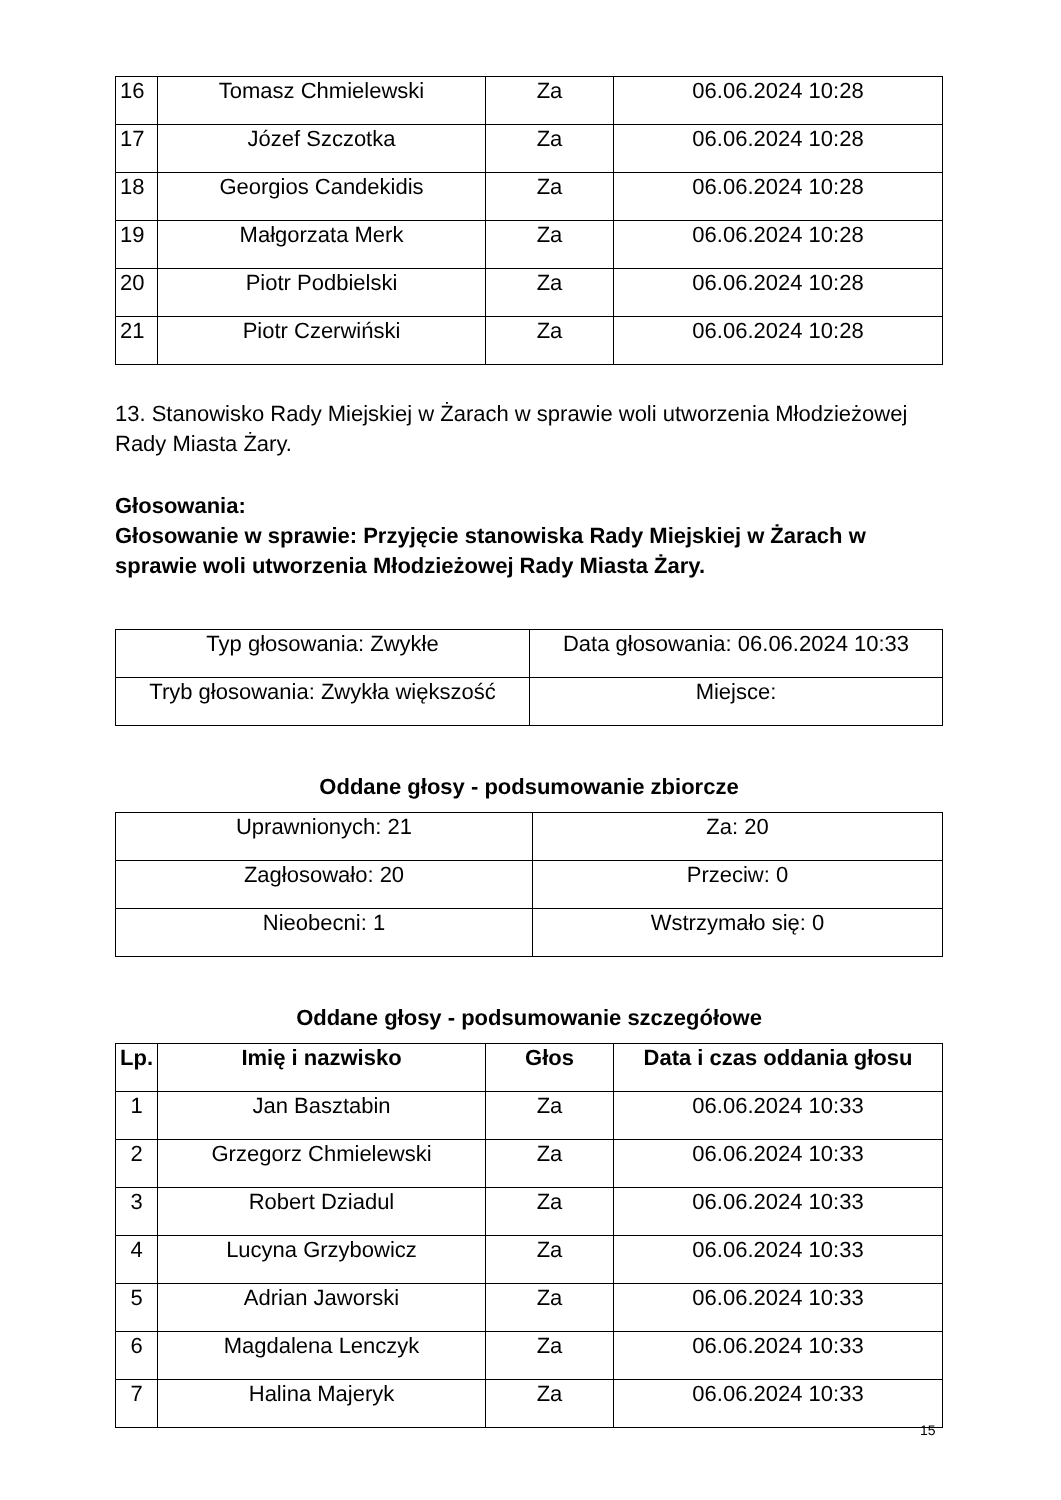| 16 | Tomasz Chmielewski | Za | 06.06.2024 10:28 |
| 17 | Józef Szczotka | Za | 06.06.2024 10:28 |
| 18 | Georgios Candekidis | Za | 06.06.2024 10:28 |
| 19 | Małgorzata Merk | Za | 06.06.2024 10:28 |
| 20 | Piotr Podbielski | Za | 06.06.2024 10:28 |
| 21 | Piotr Czerwiński | Za | 06.06.2024 10:28 |
13. Stanowisko Rady Miejskiej w Żarach w sprawie woli utworzenia Młodzieżowej Rady Miasta Żary.
Głosowania:
Głosowanie w sprawie: Przyjęcie stanowiska Rady Miejskiej w Żarach w sprawie woli utworzenia Młodzieżowej Rady Miasta Żary.
| Typ głosowania: Zwykłe | Data głosowania: 06.06.2024 10:33 |
| Tryb głosowania: Zwykła większość | Miejsce: |
Oddane głosy - podsumowanie zbiorcze
| Uprawnionych: 21 | Za: 20 |
| Zagłosowało: 20 | Przeciw: 0 |
| Nieobecni: 1 | Wstrzymało się: 0 |
Oddane głosy - podsumowanie szczegółowe
| Lp. | Imię i nazwisko | Głos | Data i czas oddania głosu |
| --- | --- | --- | --- |
| 1 | Jan Basztabin | Za | 06.06.2024 10:33 |
| 2 | Grzegorz Chmielewski | Za | 06.06.2024 10:33 |
| 3 | Robert Dziadul | Za | 06.06.2024 10:33 |
| 4 | Lucyna Grzybowicz | Za | 06.06.2024 10:33 |
| 5 | Adrian Jaworski | Za | 06.06.2024 10:33 |
| 6 | Magdalena Lenczyk | Za | 06.06.2024 10:33 |
| 7 | Halina Majeryk | Za | 06.06.2024 10:33 |
15